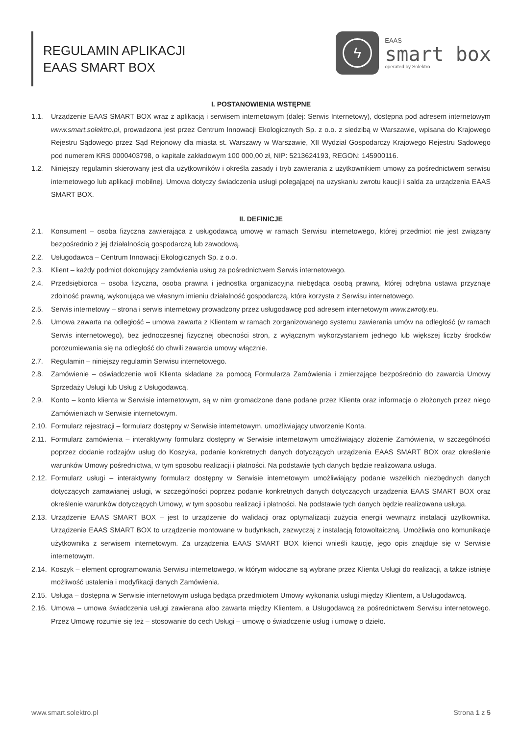REGULAMIN APLIKACJI
EAAS SMART BOX
ϟ
EAAS
smart box
operated by Solektro
I. POSTANOWIENIA WSTĘPNE
1.1. Urządzenie EAAS SMART BOX wraz z aplikacją i serwisem internetowym (dalej: Serwis Internetowy), dostępna pod adresem internetowym www.smart.solektro.pl, prowadzona jest przez Centrum Innowacji Ekologicznych Sp. z o.o. z siedzibą w Warszawie, wpisana do Krajowego Rejestru Sądowego przez Sąd Rejonowy dla miasta st. Warszawy w Warszawie, XII Wydział Gospodarczy Krajowego Rejestru Sądowego pod numerem KRS 0000403798, o kapitale zakładowym 100 000,00 zł, NIP: 5213624193, REGON: 145900116.
1.2. Niniejszy regulamin skierowany jest dla użytkowników i określa zasady i tryb zawierania z użytkownikiem umowy za pośrednictwem serwisu internetowego lub aplikacji mobilnej. Umowa dotyczy świadczenia usługi polegającej na uzyskaniu zwrotu kaucji i salda za urządzenia EAAS SMART BOX.
II. DEFINICJE
2.1. Konsument – osoba fizyczna zawierająca z usługodawcą umowę w ramach Serwisu internetowego, której przedmiot nie jest związany bezpośrednio z jej działalnością gospodarczą lub zawodową.
2.2. Usługodawca – Centrum Innowacji Ekologicznych Sp. z o.o.
2.3. Klient – każdy podmiot dokonujący zamówienia usług za pośrednictwem Serwis internetowego.
2.4. Przedsiębiorca – osoba fizyczna, osoba prawna i jednostka organizacyjna niebędąca osobą prawną, której odrębna ustawa przyznaje zdolność prawną, wykonująca we własnym imieniu działalność gospodarczą, która korzysta z Serwisu internetowego.
2.5. Serwis internetowy – strona i serwis internetowy prowadzony przez usługodawcę pod adresem internetowym www.zwroty.eu.
2.6. Umowa zawarta na odległość – umowa zawarta z Klientem w ramach zorganizowanego systemu zawierania umów na odległość (w ramach Serwis internetowego), bez jednoczesnej fizycznej obecności stron, z wyłącznym wykorzystaniem jednego lub większej liczby środków porozumiewania się na odległość do chwili zawarcia umowy włącznie.
2.7. Regulamin – niniejszy regulamin Serwisu internetowego.
2.8. Zamówienie – oświadczenie woli Klienta składane za pomocą Formularza Zamówienia i zmierzające bezpośrednio do zawarcia Umowy Sprzedaży Usługi lub Usług z Usługodawcą.
2.9. Konto – konto klienta w Serwisie internetowym, są w nim gromadzone dane podane przez Klienta oraz informacje o złożonych przez niego Zamówieniach w Serwisie internetowym.
2.10.
Formularz rejestracji – formularz dostępny w Serwisie internetowym, umożliwiający utworzenie Konta.
2.11.
Formularz zamówienia – interaktywny formularz dostępny w Serwisie internetowym umożliwiający złożenie Zamówienia, w szczególności poprzez dodanie rodzajów usług do Koszyka, podanie konkretnych danych dotyczących urządzenia EAAS SMART BOX oraz określenie warunków Umowy pośrednictwa, w tym sposobu realizacji i płatności. Na podstawie tych danych będzie realizowana usługa.
2.12.
Formularz usługi – interaktywny formularz dostępny w Serwisie internetowym umożliwiający podanie wszelkich niezbędnych danych dotyczących zamawianej usługi, w szczególności poprzez podanie konkretnych danych dotyczących urządzenia EAAS SMART BOX oraz określenie warunków dotyczących Umowy, w tym sposobu realizacji i płatności. Na podstawie tych danych będzie realizowana usługa.
2.13.
Urządzenie EAAS SMART BOX – jest to urządzenie do walidacji oraz optymalizacji zużycia energii wewnątrz instalacji użytkownika. Urządzenie EAAS SMART BOX to urządzenie montowane w budynkach, zazwyczaj z instalacją fotowoltaiczną. Umożliwia ono komunikacje użytkownika z serwisem internetowym. Za urządzenia EAAS SMART BOX klienci wnieśli kaucję, jego opis znajduje się w Serwisie internetowym.
2.14.
Koszyk – element oprogramowania Serwisu internetowego, w którym widoczne są wybrane przez Klienta Usługi do realizacji, a także istnieje możliwość ustalenia i modyfikacji danych Zamówienia.
2.15.
Usługa – dostępna w Serwisie internetowym usługa będąca przedmiotem Umowy wykonania usługi między Klientem, a Usługodawcą.
2.16.
Umowa – umowa świadczenia usługi zawierana albo zawarta między Klientem, a Usługodawcą za pośrednictwem Serwisu internetowego. Przez Umowę rozumie się też – stosowanie do cech Usługi – umowę o świadczenie usług i umowę o dzieło.
www.smart.solektro.pl Strona 1 z 5